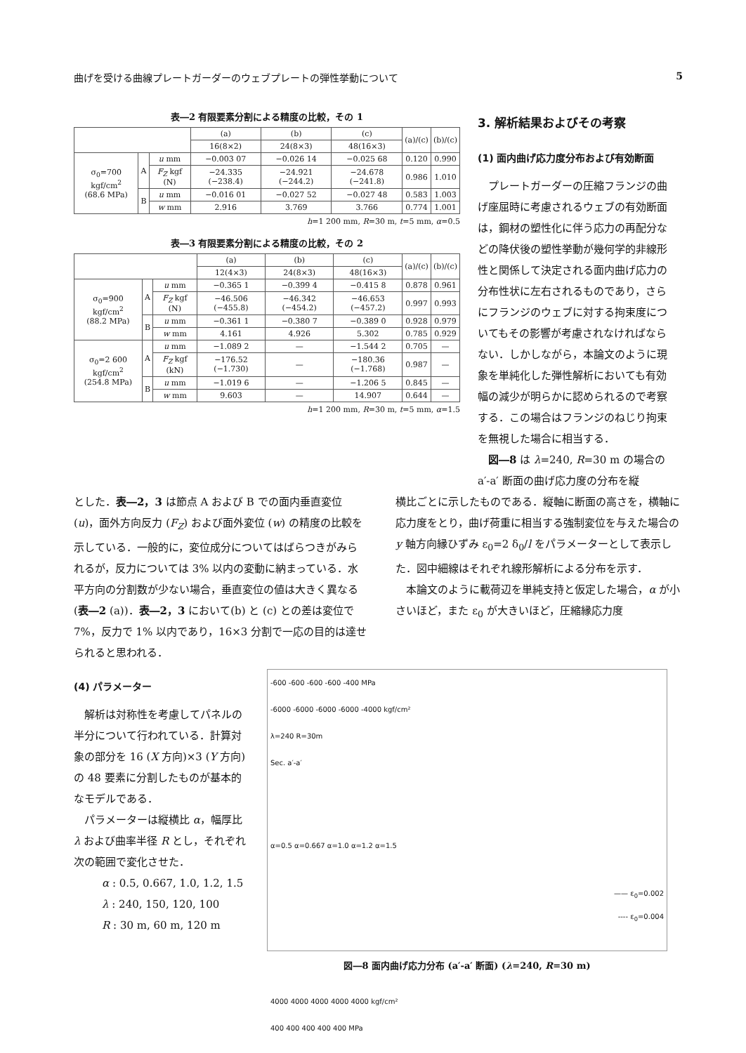曲げを受ける曲線プレートガーダーのウェブプレートの弾性挙動について 5
表―2 有限要素分割による精度の比較，その 1
| | | | (a) | (b) | (c) | (a)/(c) | (b)/(c) |
| --- | --- | --- | --- | --- | --- | --- | --- |
| | | | 16(8×2) | 24(8×3) | 48(16×3) | | |
| σ<sub>0</sub>=700 kgf/cm<sup>2</sup> (68.6 MPa) | A | u mm | −0.003 07 | −0.026 14 | −0.025 68 | 0.120 | 0.990 |
| | | F<sub>Z</sub> kgf (N) | −24.335 (−238.4) | −24.921 (−244.2) | −24.678 (−241.8) | 0.986 | 1.010 |
| | B | u mm | −0.016 01 | −0.027 52 | −0.027 48 | 0.583 | 1.003 |
| | | w mm | 2.916 | 3.769 | 3.766 | 0.774 | 1.001 |
h=1 200 mm, R=30 m, t=5 mm, α=0.5
表―3 有限要素分割による精度の比較，その 2
| | | | (a) | (b) | (c) | (a)/(c) | (b)/(c) |
| --- | --- | --- | --- | --- | --- | --- | --- |
| | | | 12(4×3) | 24(8×3) | 48(16×3) | | |
| σ<sub>0</sub>=900 kgf/cm<sup>2</sup> (88.2 MPa) | A | u mm | −0.365 1 | −0.399 4 | −0.415 8 | 0.878 | 0.961 |
| | | F<sub>Z</sub> kgf (N) | −46.506 (−455.8) | −46.342 (−454.2) | −46.653 (−457.2) | 0.997 | 0.993 |
| | B | u mm | −0.361 1 | −0.380 7 | −0.389 0 | 0.928 | 0.979 |
| | | w mm | 4.161 | 4.926 | 5.302 | 0.785 | 0.929 |
| σ<sub>0</sub>=2 600 kgf/cm<sup>2</sup> (254.8 MPa) | A | u mm | −1.089 2 | — | −1.544 2 | 0.705 | — |
| | | F<sub>Z</sub> kgf (kN) | −176.52 (−1.730) | — | −180.36 (−1.768) | 0.987 | — |
| | B | u mm | −1.019 6 | — | −1.206 5 | 0.845 | — |
| | | w mm | 9.603 | — | 14.907 | 0.644 | — |
h=1 200 mm, R=30 m, t=5 mm, α=1.5
3. 解析結果およびその考察
(1) 面内曲げ応力度分布および有効断面
プレートガーダーの圧縮フランジの曲げ座屈時に考慮されるウェブの有効断面は，鋼材の塑性化に伴う応力の再配分などの降伏後の塑性挙動が幾何学的非線形性と関係して決定される面内曲げ応力の分布性状に左右されるものであり，さらにフランジのウェブに対する拘束度についてもその影響が考慮されなければならない．しかしながら，本論文のように現象を単純化した弾性解析においても有効幅の減少が明らかに認められるので考察する．この場合はフランジのねじり拘束を無視した場合に相当する．
図―8 は λ=240, R=30 m の場合の a′-a′ 断面の曲げ応力度の分布を縦
とした．表―2，3 は節点 A および B での面内垂直変位 (u)，面外方向反力 (F<sub>Z</sub>) および面外変位 (w) の精度の比較を示している．一般的に，変位成分についてはばらつきがみられるが，反力については 3% 以内の変動に納まっている．水平方向の分割数が少ない場合，垂直変位の値は大きく異なる (表―2 (a))．表―2，3 において(b) と (c) との差は変位で 7%，反力で 1% 以内であり，16×3 分割で一応の目的は達せられると思われる．
横比ごとに示したものである．縦軸に断面の高さを，横軸に応力度をとり，曲げ荷重に相当する強制変位を与えた場合の y 軸方向縁ひずみ ε<sub>0</sub>=2 δ<sub>0</sub>/l をパラメーターとして表示した．図中細線はそれぞれ線形解析による分布を示す．
本論文のように載荷辺を単純支持と仮定した場合，α が小さいほど，また ε<sub>0</sub> が大きいほど，圧縮縁応力度
(4) パラメーター
解析は対称性を考慮してパネルの半分について行われている．計算対象の部分を 16 (X 方向)×3 (Y 方向) の 48 要素に分割したものが基本的なモデルである．
パラメーターは縦横比 α，幅厚比 λ および曲率半径 R とし，それぞれ次の範囲で変化させた．
α : 0.5, 0.667, 1.0, 1.2, 1.5
λ : 240, 150, 120, 100
R : 30 m, 60 m, 120 m
-600 -600 -600 -600 -400 MPa
-6000 -6000 -6000 -6000 -4000 kgf/cm²
λ=240 R=30m
Sec. a′-a′
α=0.5 α=0.667 α=1.0 α=1.2 α=1.5
—— ε<sub>0</sub>=0.002
---- ε<sub>0</sub>=0.004
4000 4000 4000 4000 4000 kgf/cm²
400 400 400 400 400 MPa
図―8 面内曲げ応力分布 (a′-a′ 断面) (λ=240, R=30 m)